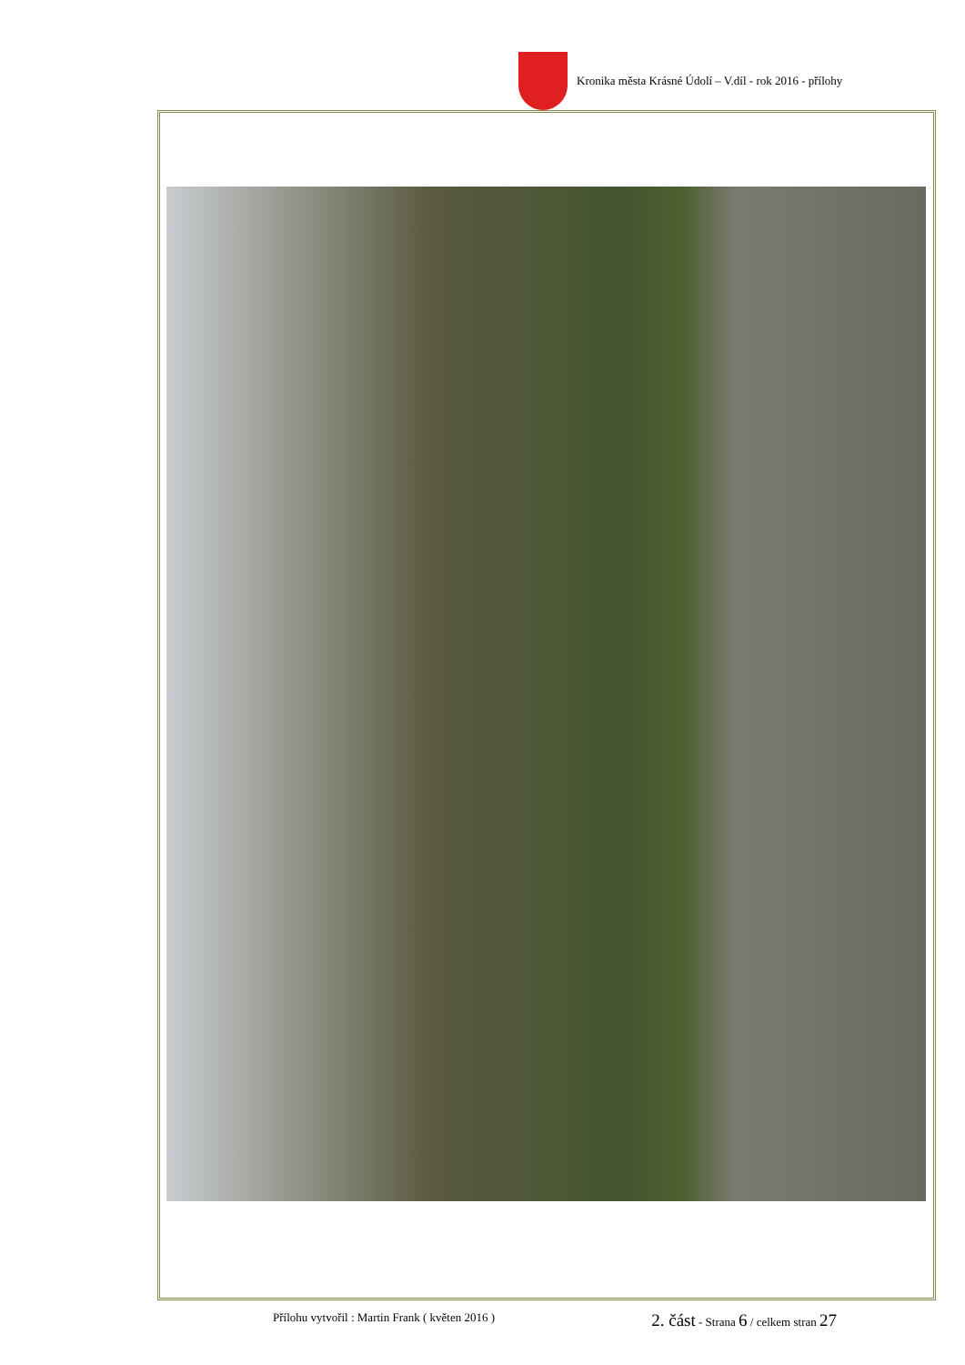Kronika města Krásné Údolí – V.díl - rok 2016 - přílohy
Přílohu vytvořil : Martin Frank ( květen 2016 ) 2. část - Strana 6 / celkem stran 27